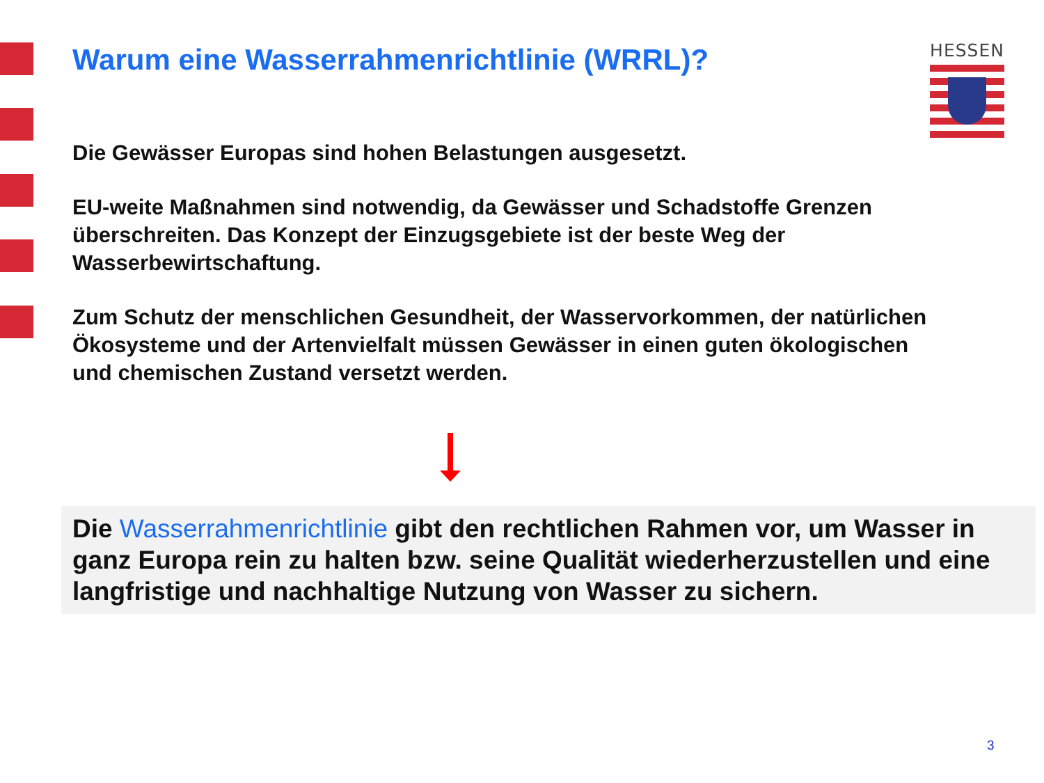Warum eine Wasserrahmenrichtlinie (WRRL)?
HESSEN
Die Gewässer Europas sind hohen Belastungen ausgesetzt.
EU-weite Maßnahmen sind notwendig, da Gewässer und Schadstoffe Grenzen überschreiten. Das Konzept der Einzugsgebiete ist der beste Weg der Wasserbewirtschaftung.
Zum Schutz der menschlichen Gesundheit, der Wasservorkommen, der natürlichen Ökosysteme und der Artenvielfalt müssen Gewässer in einen guten ökologischen und chemischen Zustand versetzt werden.
Die Wasserrahmenrichtlinie gibt den rechtlichen Rahmen vor, um Wasser in ganz Europa rein zu halten bzw. seine Qualität wiederherzustellen und eine langfristige und nachhaltige Nutzung von Wasser zu sichern.
3